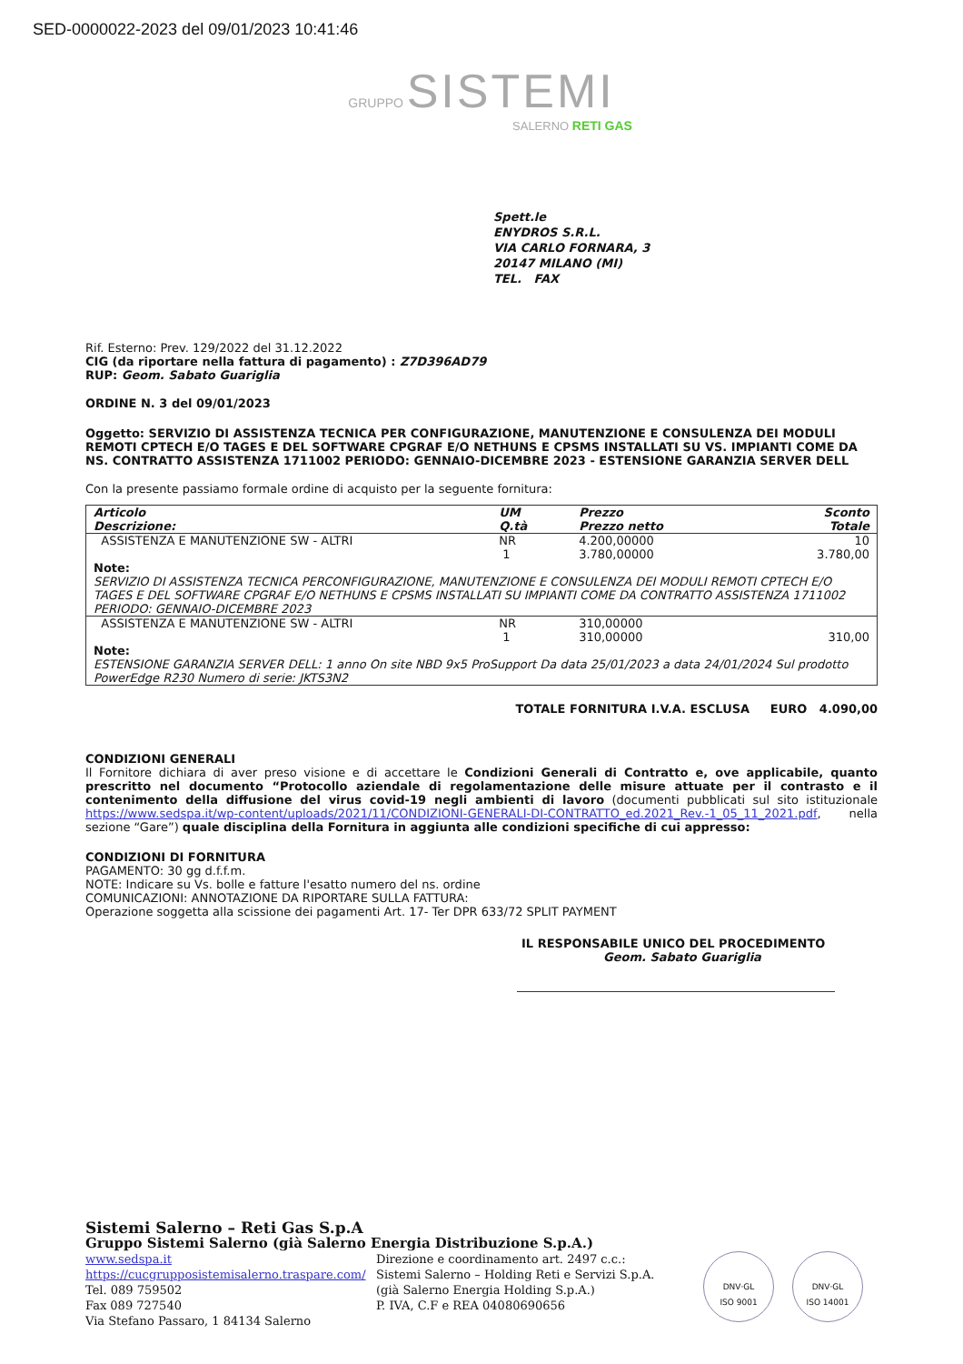SED-0000022-2023 del 09/01/2023 10:41:46
GRUPPO SISTEMI
SALERNO RETI GAS
Spett.le
ENYDROS S.R.L.
VIA CARLO FORNARA, 3
20147 MILANO (MI)
TEL. FAX
Rif. Esterno: Prev. 129/2022 del 31.12.2022
CIG (da riportare nella fattura di pagamento) : Z7D396AD79
RUP: Geom. Sabato Guariglia
ORDINE N. 3 del 09/01/2023
Oggetto: SERVIZIO DI ASSISTENZA TECNICA PER CONFIGURAZIONE, MANUTENZIONE E CONSULENZA DEI MODULI REMOTI CPTECH E/O TAGES E DEL SOFTWARE CPGRAF E/O NETHUNS E CPSMS INSTALLATI SU VS. IMPIANTI COME DA NS. CONTRATTO ASSISTENZA 1711002 PERIODO: GENNAIO-DICEMBRE 2023 - ESTENSIONE GARANZIA SERVER DELL
Con la presente passiamo formale ordine di acquisto per la seguente fornitura:
| Articolo Descrizione: | UM Q.tà | Prezzo Prezzo netto | Sconto Totale |
| --- | --- | --- | --- |
| ASSISTENZA E MANUTENZIONE SW - ALTRI | NR 1 | 4.200,00000 3.780,00000 | 10 3.780,00 |
| Note: SERVIZIO DI ASSISTENZA TECNICA PERCONFIGURAZIONE, MANUTENZIONE E CONSULENZA DEI MODULI REMOTI CPTECH E/O TAGES E DEL SOFTWARE CPGRAF E/O NETHUNS E CPSMS INSTALLATI SU IMPIANTI COME DA CONTRATTO ASSISTENZA 1711002 PERIODO: GENNAIO-DICEMBRE 2023 | | | |
| ASSISTENZA E MANUTENZIONE SW - ALTRI | NR 1 | 310,00000 310,00000 | 310,00 |
| Note: ESTENSIONE GARANZIA SERVER DELL: 1 anno On site NBD 9x5 ProSupport Da data 25/01/2023 a data 24/01/2024 Sul prodotto PowerEdge R230 Numero di serie: JKTS3N2 | | | |
TOTALE FORNITURA I.V.A. ESCLUSA EURO 4.090,00
CONDIZIONI GENERALI
Il Fornitore dichiara di aver preso visione e di accettare le Condizioni Generali di Contratto e, ove applicabile, quanto prescritto nel documento “Protocollo aziendale di regolamentazione delle misure attuate per il contrasto e il contenimento della diffusione del virus covid-19 negli ambienti di lavoro (documenti pubblicati sul sito istituzionale https://www.sedspa.it/wp-content/uploads/2021/11/CONDIZIONI-GENERALI-DI-CONTRATTO_ed.2021_Rev.-1_05_11_2021.pdf, nella sezione “Gare”) quale disciplina della Fornitura in aggiunta alle condizioni specifiche di cui appresso:
CONDIZIONI DI FORNITURA
PAGAMENTO: 30 gg d.f.f.m.
NOTE: Indicare su Vs. bolle e fatture l'esatto numero del ns. ordine
COMUNICAZIONI: ANNOTAZIONE DA RIPORTARE SULLA FATTURA:
Operazione soggetta alla scissione dei pagamenti Art. 17- Ter DPR 633/72 SPLIT PAYMENT
IL RESPONSABILE UNICO DEL PROCEDIMENTO
Geom. Sabato Guariglia
Sistemi Salerno – Reti Gas S.p.A
Gruppo Sistemi Salerno (già Salerno Energia Distribuzione S.p.A.)
www.sedspa.it
https://cucgrupposistemisalerno.traspare.com/
Tel. 089 759502
Fax 089 727540
Via Stefano Passaro, 1 84134 Salerno
Direzione e coordinamento art. 2497 c.c.:
Sistemi Salerno – Holding Reti e Servizi S.p.A.
(già Salerno Energia Holding S.p.A.)
P. IVA, C.F e REA 04080690656
DNV·GL
ISO 9001
DNV·GL
ISO 14001